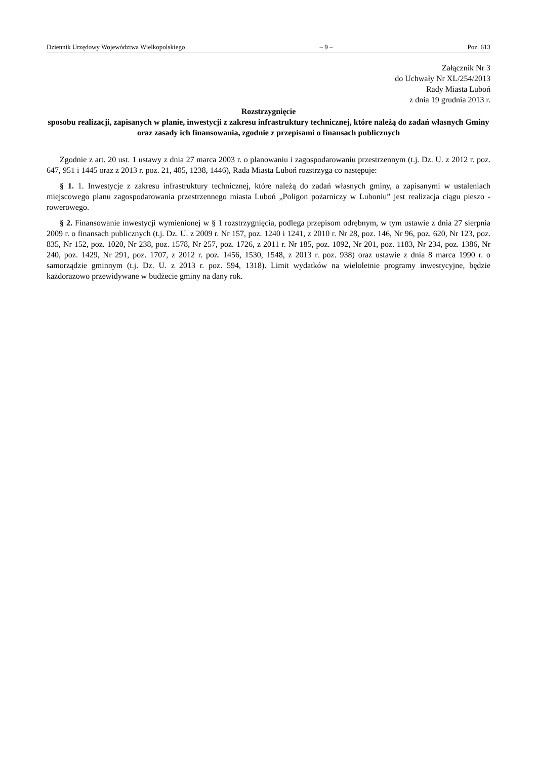Dziennik Urzędowy Województwa Wielkopolskiego – 9 – Poz. 613
Załącznik Nr 3
do Uchwały Nr XL/254/2013
Rady Miasta Luboń
z dnia 19 grudnia 2013 r.
Rozstrzygnięcie
sposobu realizacji, zapisanych w planie, inwestycji z zakresu infrastruktury technicznej, które należą do zadań własnych Gminy oraz zasady ich finansowania, zgodnie z przepisami o finansach publicznych
Zgodnie z art. 20 ust. 1 ustawy z dnia 27 marca 2003 r. o planowaniu i zagospodarowaniu przestrzennym (t.j. Dz. U. z 2012 r. poz. 647, 951 i 1445 oraz z 2013 r. poz. 21, 405, 1238, 1446), Rada Miasta Luboń rozstrzyga co następuje:
§ 1. 1. Inwestycje z zakresu infrastruktury technicznej, które należą do zadań własnych gminy, a zapisanymi w ustaleniach miejscowego planu zagospodarowania przestrzennego miasta Luboń „Poligon pożarniczy w Luboniu” jest realizacja ciągu pieszo - rowerowego.
§ 2. Finansowanie inwestycji wymienionej w § 1 rozstrzygnięcia, podlega przepisom odrębnym, w tym ustawie z dnia 27 sierpnia 2009 r. o finansach publicznych (t.j. Dz. U. z 2009 r. Nr 157, poz. 1240 i 1241, z 2010 r. Nr 28, poz. 146, Nr 96, poz. 620, Nr 123, poz. 835, Nr 152, poz. 1020, Nr 238, poz. 1578, Nr 257, poz. 1726, z 2011 r. Nr 185, poz. 1092, Nr 201, poz. 1183, Nr 234, poz. 1386, Nr 240, poz. 1429, Nr 291, poz. 1707, z 2012 r. poz. 1456, 1530, 1548, z 2013 r. poz. 938) oraz ustawie z dnia 8 marca 1990 r. o samorządzie gminnym (t.j. Dz. U. z 2013 r. poz. 594, 1318). Limit wydatków na wieloletnie programy inwestycyjne, będzie każdorazowo przewidywane w budżecie gminy na dany rok.